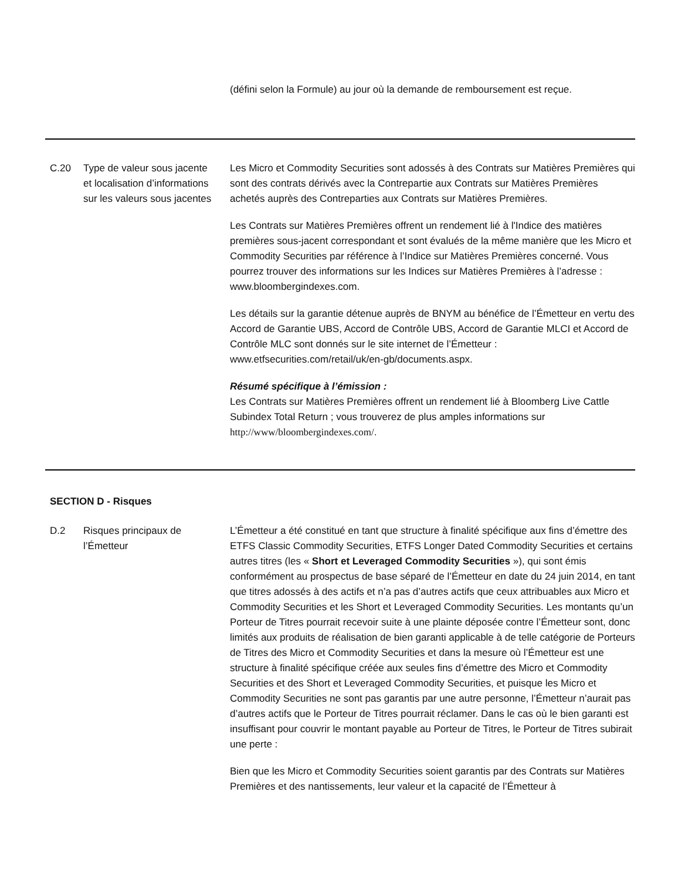| | | (défini selon la Formule) au jour où la demande de remboursement est reçue. |
| C.20 | Type de valeur sous jacente et localisation d’informations sur les valeurs sous jacentes | Les Micro et Commodity Securities sont adossés à des Contrats sur Matières Premières qui sont des contrats dérivés avec la Contrepartie aux Contrats sur Matières Premières achetés auprès des Contreparties aux Contrats sur Matières Premières. Les Contrats sur Matières Premières offrent un rendement lié à l'Indice des matières premières sous-jacent correspondant et sont évalués de la même manière que les Micro et Commodity Securities par référence à l’Indice sur Matières Premières concerné. Vous pourrez trouver des informations sur les Indices sur Matières Premières à l’adresse : www.bloombergindexes.com. Les détails sur la garantie détenue auprès de BNYM au bénéfice de l’Émetteur en vertu des Accord de Garantie UBS, Accord de Contrôle UBS, Accord de Garantie MLCI et Accord de Contrôle MLC sont donnés sur le site internet de l’Émetteur : www.etfsecurities.com/retail/uk/en-gb/documents.aspx. Résumé spécifique à l’émission : Les Contrats sur Matières Premières offrent un rendement lié à Bloomberg Live Cattle Subindex Total Return ; vous trouverez de plus amples informations sur http://www/bloombergindexes.com/ . |
| SECTION D - Risques | | |
| D.2 | Risques principaux de l’Émetteur | L’Émetteur a été constitué en tant que structure à finalité spécifique aux fins d’émettre des ETFS Classic Commodity Securities, ETFS Longer Dated Commodity Securities et certains autres titres (les « Short et Leveraged Commodity Securities »), qui sont émis conformément au prospectus de base séparé de l’Émetteur en date du 24 juin 2014, en tant que titres adossés à des actifs et n’a pas d’autres actifs que ceux attribuables aux Micro et Commodity Securities et les Short et Leveraged Commodity Securities. Les montants qu’un Porteur de Titres pourrait recevoir suite à une plainte déposée contre l’Émetteur sont, donc limités aux produits de réalisation de bien garanti applicable à de telle catégorie de Porteurs de Titres des Micro et Commodity Securities et dans la mesure où l’Émetteur est une structure à finalité spécifique créée aux seules fins d’émettre des Micro et Commodity Securities et des Short et Leveraged Commodity Securities, et puisque les Micro et Commodity Securities ne sont pas garantis par une autre personne, l’Émetteur n’aurait pas d’autres actifs que le Porteur de Titres pourrait réclamer. Dans le cas où le bien garanti est insuffisant pour couvrir le montant payable au Porteur de Titres, le Porteur de Titres subirait une perte : Bien que les Micro et Commodity Securities soient garantis par des Contrats sur Matières Premières et des nantissements, leur valeur et la capacité de l’Émetteur à |